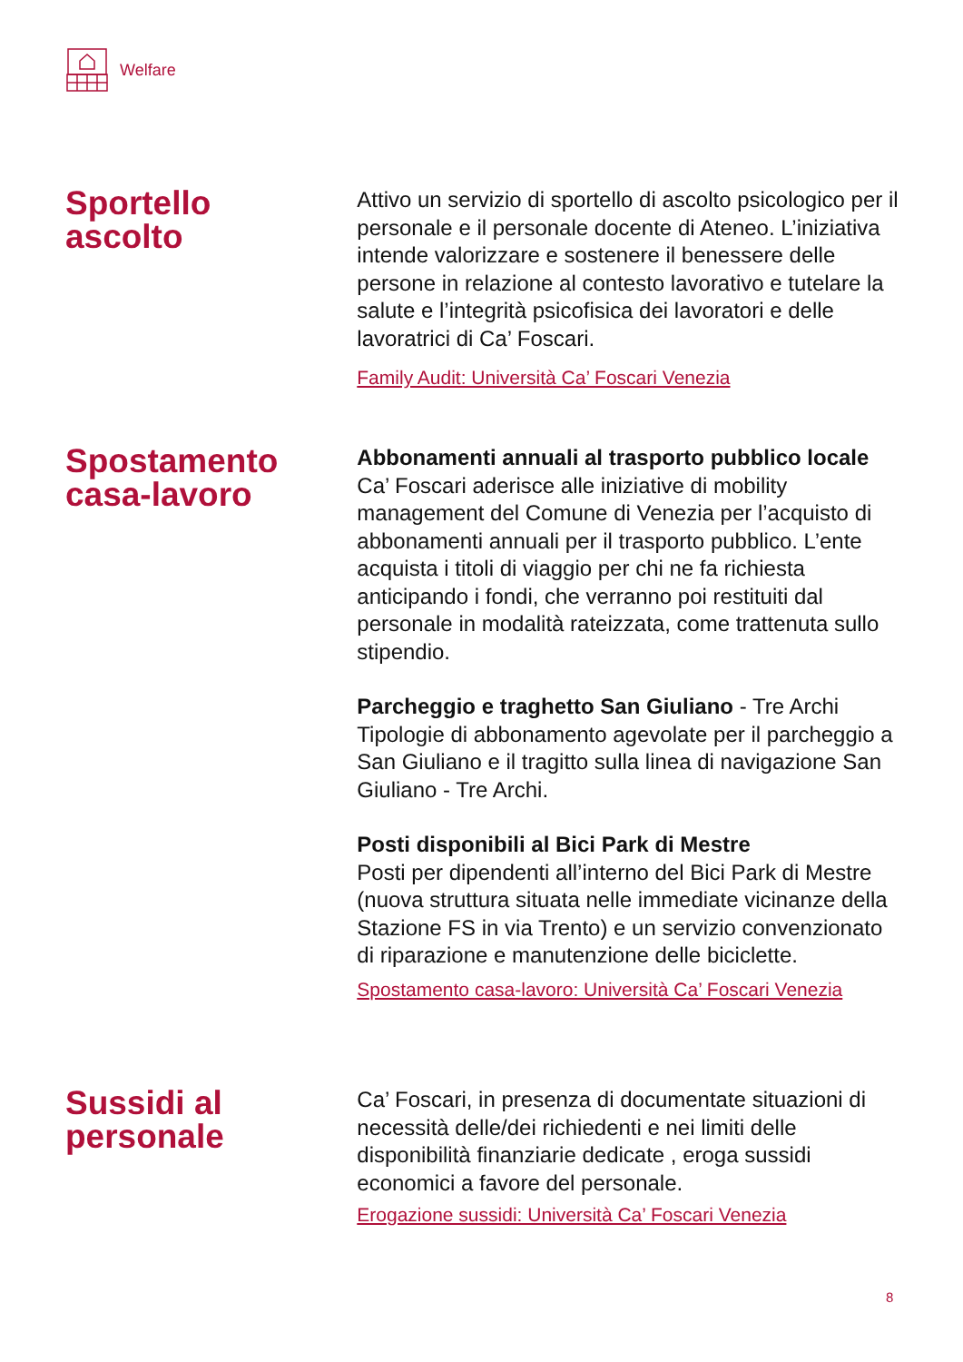Welfare
Sportello
ascolto
Attivo un servizio di sportello di ascolto psicologico per il personale e il personale docente di Ateneo. L’iniziativa intende valorizzare e sostenere il benessere delle persone in relazione al contesto lavorativo e tutelare la salute e l’integrità psicofisica dei lavoratori e delle lavoratrici di Ca’ Foscari.
Family Audit: Università Ca’ Foscari Venezia
Spostamento
casa-lavoro
Abbonamenti annuali al trasporto pubblico locale
Ca’ Foscari aderisce alle iniziative di mobility management del Comune di Venezia per l’acquisto di abbonamenti annuali per il trasporto pubblico. L’ente acquista i titoli di viaggio per chi ne fa richiesta anticipando i fondi, che verranno poi restituiti dal personale in modalità rateizzata, come trattenuta sullo stipendio.
Parcheggio e traghetto San Giuliano - Tre Archi
Tipologie di abbonamento agevolate per il parcheggio a San Giuliano e il tragitto sulla linea di navigazione San Giuliano - Tre Archi.
Posti disponibili al Bici Park di Mestre
Posti per dipendenti all’interno del Bici Park di Mestre (nuova struttura situata nelle immediate vicinanze della Stazione FS in via Trento) e un servizio convenzionato di riparazione e manutenzione delle biciclette.
Spostamento casa-lavoro: Università Ca’ Foscari Venezia
Sussidi al
personale
Ca’ Foscari, in presenza di documentate situazioni di necessità delle/dei richiedenti e nei limiti delle disponibilità finanziarie dedicate , eroga sussidi economici a favore del personale.
Erogazione sussidi: Università Ca’ Foscari Venezia
8